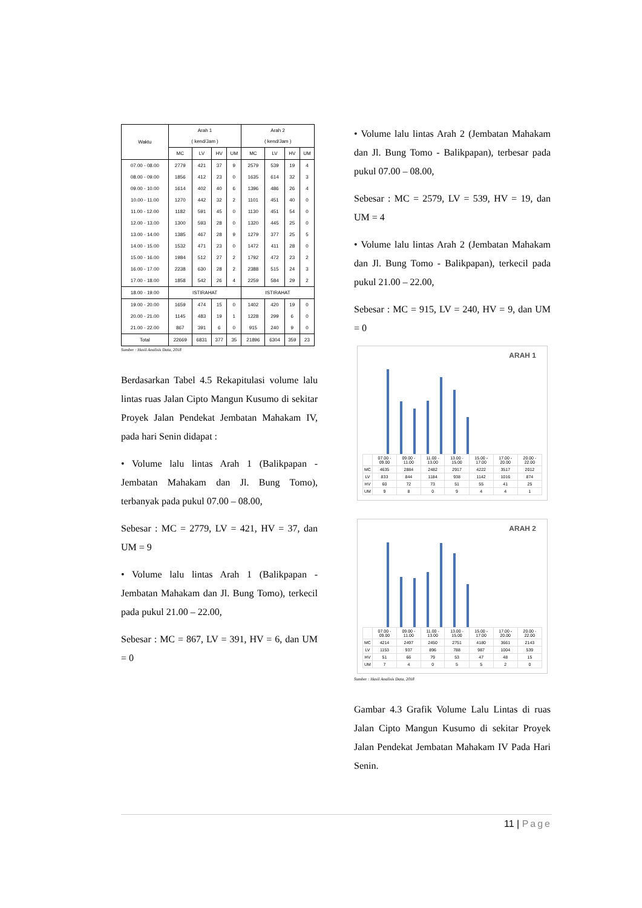| Waktu | Arah 1 ( kend/Jam ) | | | | Arah 2 ( kend/Jam ) | | | |
| --- | --- | --- | --- | --- | --- | --- | --- | --- |
| | MC | LV | HV | UM | MC | LV | HV | UM |
| 07.00 - 08.00 | 2779 | 421 | 37 | 9 | 2579 | 539 | 19 | 4 |
| 08.00 - 09.00 | 1856 | 412 | 23 | 0 | 1635 | 614 | 32 | 3 |
| 09.00 - 10.00 | 1614 | 402 | 40 | 6 | 1396 | 486 | 26 | 4 |
| 10.00 - 11.00 | 1270 | 442 | 32 | 2 | 1101 | 451 | 40 | 0 |
| 11.00 - 12.00 | 1182 | 591 | 45 | 0 | 1130 | 451 | 54 | 0 |
| 12.00 - 13.00 | 1300 | 593 | 28 | 0 | 1320 | 445 | 25 | 0 |
| 13.00 - 14.00 | 1385 | 467 | 28 | 9 | 1279 | 377 | 25 | 5 |
| 14.00 - 15.00 | 1532 | 471 | 23 | 0 | 1472 | 411 | 28 | 0 |
| 15.00 - 16.00 | 1984 | 512 | 27 | 2 | 1792 | 472 | 23 | 2 |
| 16.00 - 17.00 | 2238 | 630 | 28 | 2 | 2388 | 515 | 24 | 3 |
| 17.00 - 18.00 | 1858 | 542 | 26 | 4 | 2259 | 584 | 29 | 2 |
| 18.00 - 19.00 | ISTIRAHAT | | | | ISTIRAHAT | | | |
| 19.00 - 20.00 | 1659 | 474 | 15 | 0 | 1402 | 420 | 19 | 0 |
| 20.00 - 21.00 | 1145 | 483 | 19 | 1 | 1228 | 299 | 6 | 0 |
| 21.00 - 22.00 | 867 | 391 | 6 | 0 | 915 | 240 | 9 | 0 |
| Total | 22669 | 6831 | 377 | 35 | 21896 | 6304 | 359 | 23 |
Sumber : Hasil Analisis Data, 2018
Berdasarkan Tabel 4.5 Rekapitulasi volume lalu lintas ruas Jalan Cipto Mangun Kusumo di sekitar Proyek Jalan Pendekat Jembatan Mahakam IV, pada hari Senin didapat :
• Volume lalu lintas Arah 1 (Balikpapan - Jembatan Mahakam dan Jl. Bung Tomo), terbanyak pada pukul 07.00 – 08.00,
Sebesar : MC = 2779, LV = 421, HV = 37, dan UM = 9
• Volume lalu lintas Arah 1 (Balikpapan - Jembatan Mahakam dan Jl. Bung Tomo), terkecil pada pukul 21.00 – 22.00,
Sebesar : MC = 867, LV = 391, HV = 6, dan UM = 0
• Volume lalu lintas Arah 2 (Jembatan Mahakam dan Jl. Bung Tomo - Balikpapan), terbesar pada pukul 07.00 – 08.00,
Sebesar : MC = 2579, LV = 539, HV = 19, dan UM = 4
• Volume lalu lintas Arah 2 (Jembatan Mahakam dan Jl. Bung Tomo - Balikpapan), terkecil pada pukul 21.00 – 22.00,
Sebesar : MC = 915, LV = 240, HV = 9, dan UM = 0
ARAH 1
| | 07.00 - 09.00 | 09.00 - 11.00 | 11.00 - 13.00 | 13.00 - 15.00 | 15.00 - 17.00 | 17.00 - 20.00 | 20.00 - 22.00 |
| MC | 4635 | 2884 | 2482 | 2917 | 4222 | 3517 | 2012 |
| LV | 833 | 844 | 1184 | 938 | 1142 | 1016 | 874 |
| HV | 60 | 72 | 73 | 51 | 55 | 41 | 25 |
| UM | 9 | 8 | 0 | 9 | 4 | 4 | 1 |
ARAH 2
| | 07.00 - 09.00 | 09.00 - 11.00 | 11.00 - 13.00 | 13.00 - 15.00 | 15.00 - 17.00 | 17.00 - 20.00 | 20.00 - 22.00 |
| MC | 4214 | 2497 | 2450 | 2751 | 4180 | 3661 | 2143 |
| LV | 1153 | 937 | 896 | 788 | 987 | 1004 | 539 |
| HV | 51 | 66 | 79 | 53 | 47 | 48 | 15 |
| UM | 7 | 4 | 0 | 5 | 5 | 2 | 0 |
Sumber : Hasil Analisis Data, 2018
Gambar 4.3 Grafik Volume Lalu Lintas di ruas Jalan Cipto Mangun Kusumo di sekitar Proyek Jalan Pendekat Jembatan Mahakam IV Pada Hari Senin.
11 | Page